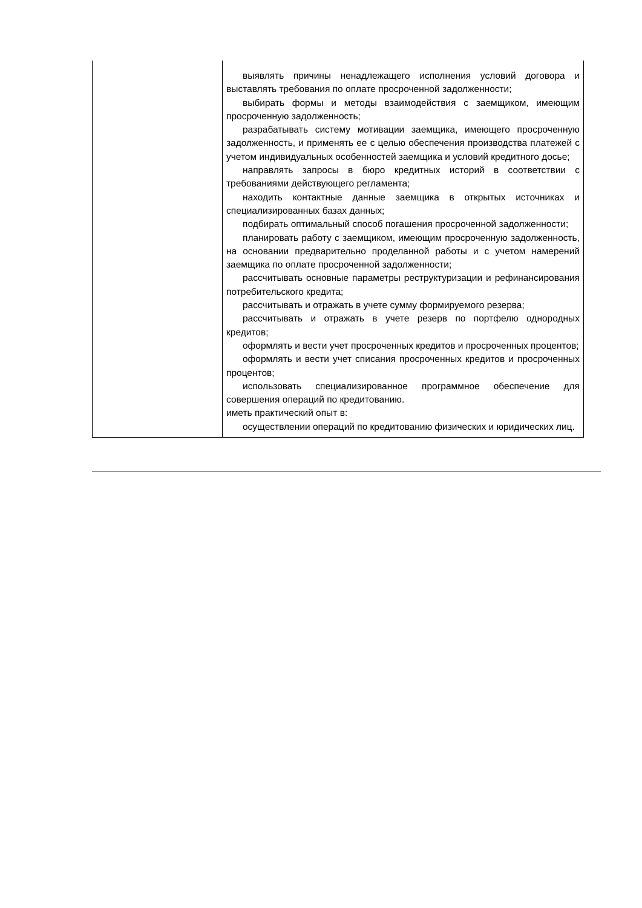| | выявлять причины ненадлежащего исполнения условий договора и выставлять требования по оплате просроченной задолженности; выбирать формы и методы взаимодействия с заемщиком, имеющим просроченную задолженность; разрабатывать систему мотивации заемщика, имеющего просроченную задолженность, и применять ее с целью обеспечения производства платежей с учетом индивидуальных особенностей заемщика и условий кредитного досье; направлять запросы в бюро кредитных историй в соответствии с требованиями действующего регламента; находить контактные данные заемщика в открытых источниках и специализированных базах данных; подбирать оптимальный способ погашения просроченной задолженности; планировать работу с заемщиком, имеющим просроченную задолженность, на основании предварительно проделанной работы и с учетом намерений заемщика по оплате просроченной задолженности; рассчитывать основные параметры реструктуризации и рефинансирования потребительского кредита; рассчитывать и отражать в учете сумму формируемого резерва; рассчитывать и отражать в учете резерв по портфелю однородных кредитов; оформлять и вести учет просроченных кредитов и просроченных процентов; оформлять и вести учет списания просроченных кредитов и просроченных процентов; использовать специализированное программное обеспечение для совершения операций по кредитованию. иметь практический опыт в: осуществлении операций по кредитованию физических и юридических лиц. |